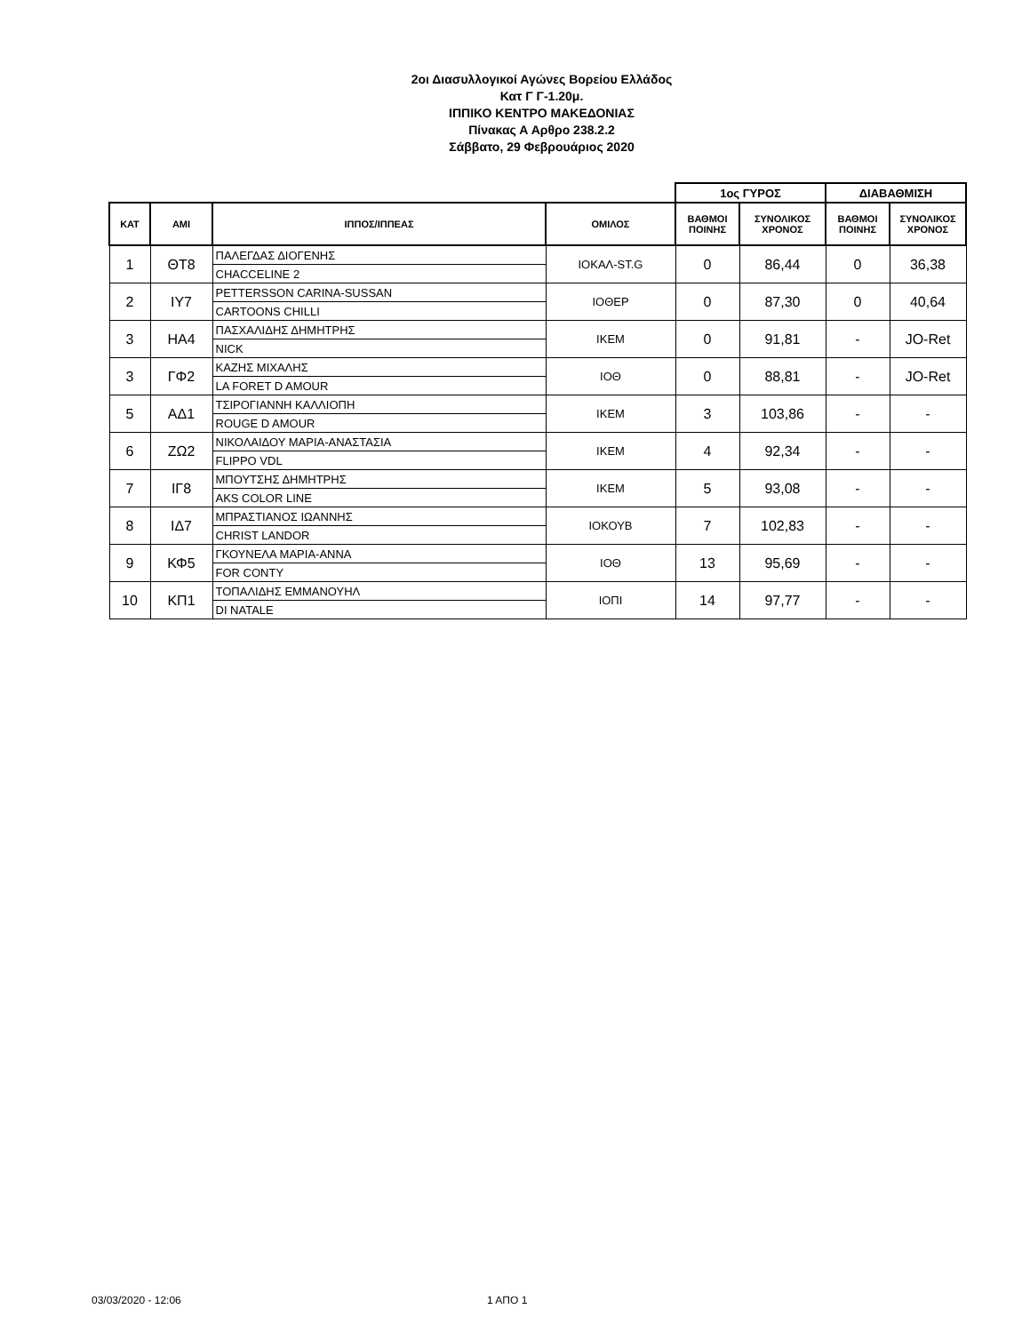2οι Διασυλλογικοί Αγώνες Βορείου Ελλάδος
Κατ Γ Γ-1.20μ.
ΙΠΠΙΚΟ ΚΕΝΤΡΟ ΜΑΚΕΔΟΝΙΑΣ
Πίνακας Α Αρθρο 238.2.2
Σάββατο, 29 Φεβρουάριος 2020
| | | | | 1ος ΓΥΡΟΣ | | ΔΙΑΒΑΘΜΙΣΗ | |
| --- | --- | --- | --- | --- | --- | --- | --- |
| ΚΑΤ | ΑΜΙ | ΙΠΠΟΣ/ΙΠΠΕΑΣ | ΟΜΙΛΟΣ | ΒΑΘΜΟΙ ΠΟΙΝΗΣ | ΣΥΝΟΛΙΚΟΣ ΧΡΟΝΟΣ | ΒΑΘΜΟΙ ΠΟΙΝΗΣ | ΣΥΝΟΛΙΚΟΣ ΧΡΟΝΟΣ |
| 1 | ΘΤ8 | ΠΑΛΕΓΔΑΣ ΔΙΟΓΕΝΗΣ | ΙΟΚΑΛ-ST.G | 0 | 86,44 | 0 | 36,38 |
| | | CHACCELINE 2 | | | | | |
| 2 | ΙΥ7 | PETTERSSON CARINA-SUSSAN | ΙΟΘΕΡ | 0 | 87,30 | 0 | 40,64 |
| | | CARTOONS CHILLI | | | | | |
| 3 | ΗΑ4 | ΠΑΣΧΑΛΙΔΗΣ ΔΗΜΗΤΡΗΣ | ΙΚΕΜ | 0 | 91,81 | - | JO-Ret |
| | | NICK | | | | | |
| 3 | ΓΦ2 | ΚΑΖΗΣ ΜΙΧΑΛΗΣ | ΙΟΘ | 0 | 88,81 | - | JO-Ret |
| | | LA FORET D AMOUR | | | | | |
| 5 | ΑΔ1 | ΤΣΙΡΟΓΙΑΝΝΗ ΚΑΛΛΙΟΠΗ | ΙΚΕΜ | 3 | 103,86 | - | - |
| | | ROUGE D AMOUR | | | | | |
| 6 | ΖΩ2 | ΝΙΚΟΛΑΙΔΟΥ ΜΑΡΙΑ-ΑΝΑΣΤΑΣΙΑ | ΙΚΕΜ | 4 | 92,34 | - | - |
| | | FLIPPO VDL | | | | | |
| 7 | ΙΓ8 | ΜΠΟΥΤΣΗΣ ΔΗΜΗΤΡΗΣ | ΙΚΕΜ | 5 | 93,08 | - | - |
| | | AKS COLOR LINE | | | | | |
| 8 | ΙΔ7 | ΜΠΡΑΣΤΙΑΝΟΣ ΙΩΑΝΝΗΣ | ΙΟΚΟΥΒ | 7 | 102,83 | - | - |
| | | CHRIST LANDOR | | | | | |
| 9 | ΚΦ5 | ΓΚΟΥΝΕΛΑ ΜΑΡΙΑ-ΑΝΝΑ | ΙΟΘ | 13 | 95,69 | - | - |
| | | FOR CONTY | | | | | |
| 10 | ΚΠ1 | ΤΟΠΑΛΙΔΗΣ ΕΜΜΑΝΟΥΗΛ | ΙΟΠΙ | 14 | 97,77 | - | - |
| | | DI NATALE | | | | | |
03/03/2020 - 12:06 1 ΑΠΟ 1